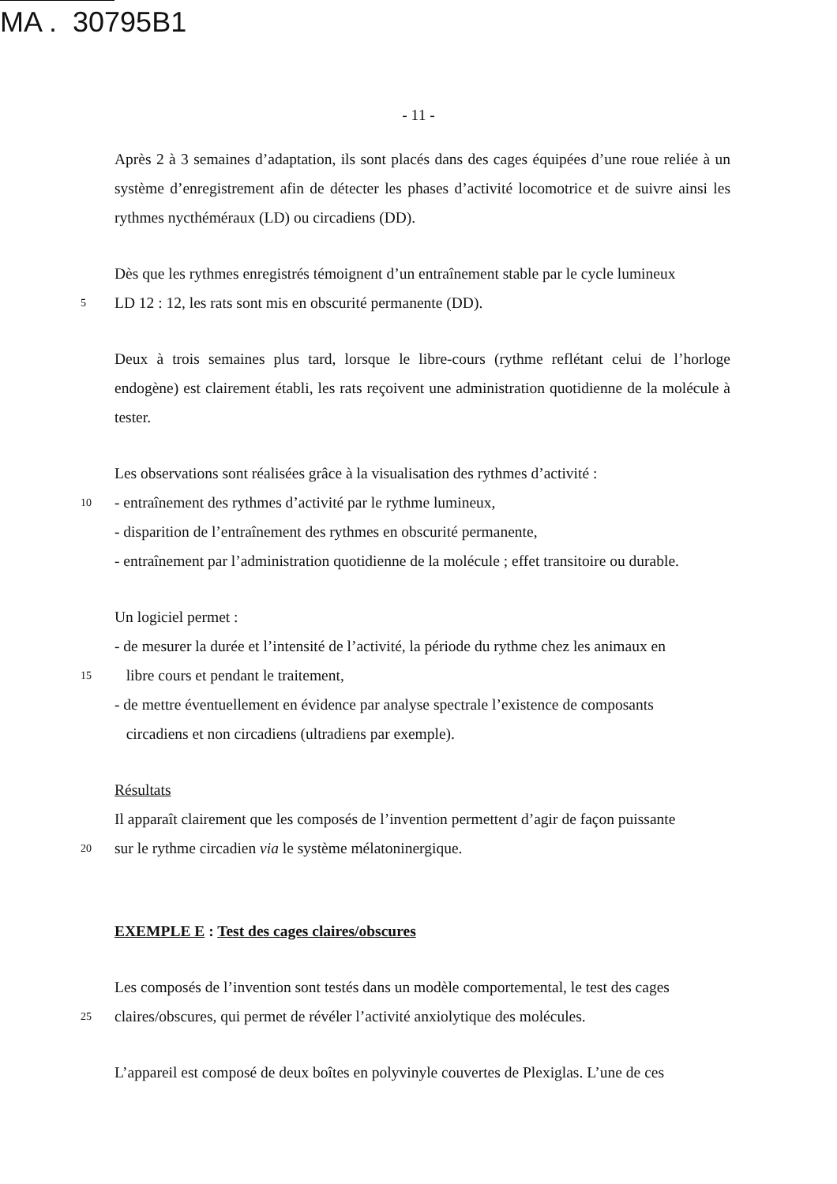MA . 30795B1
- 11 -
Après 2 à 3 semaines d’adaptation, ils sont placés dans des cages équipées d’une roue reliée à un système d’enregistrement afin de détecter les phases d’activité locomotrice et de suivre ainsi les rythmes nycthéméraux (LD) ou circadiens (DD).
Dès que les rythmes enregistrés témoignent d’un entraînement stable par le cycle lumineux
5
LD 12 : 12, les rats sont mis en obscurité permanente (DD).
Deux à trois semaines plus tard, lorsque le libre-cours (rythme reflétant celui de l’horloge endogène) est clairement établi, les rats reçoivent une administration quotidienne de la molécule à tester.
Les observations sont réalisées grâce à la visualisation des rythmes d’activité :
10
- entraînement des rythmes d’activité par le rythme lumineux,
- disparition de l’entraînement des rythmes en obscurité permanente,
- entraînement par l’administration quotidienne de la molécule ; effet transitoire ou durable.
Un logiciel permet :
- de mesurer la durée et l’intensité de l’activité, la période du rythme chez les animaux en
15
libre cours et pendant le traitement,
- de mettre éventuellement en évidence par analyse spectrale l’existence de composants
circadiens et non circadiens (ultradiens par exemple).
Résultats
Il apparaît clairement que les composés de l’invention permettent d’agir de façon puissante
20
sur le rythme circadien via le système mélatoninergique.
EXEMPLE E : Test des cages claires/obscures
Les composés de l’invention sont testés dans un modèle comportemental, le test des cages
25
claires/obscures, qui permet de révéler l’activité anxiolytique des molécules.
L’appareil est composé de deux boîtes en polyvinyle couvertes de Plexiglas. L’une de ces